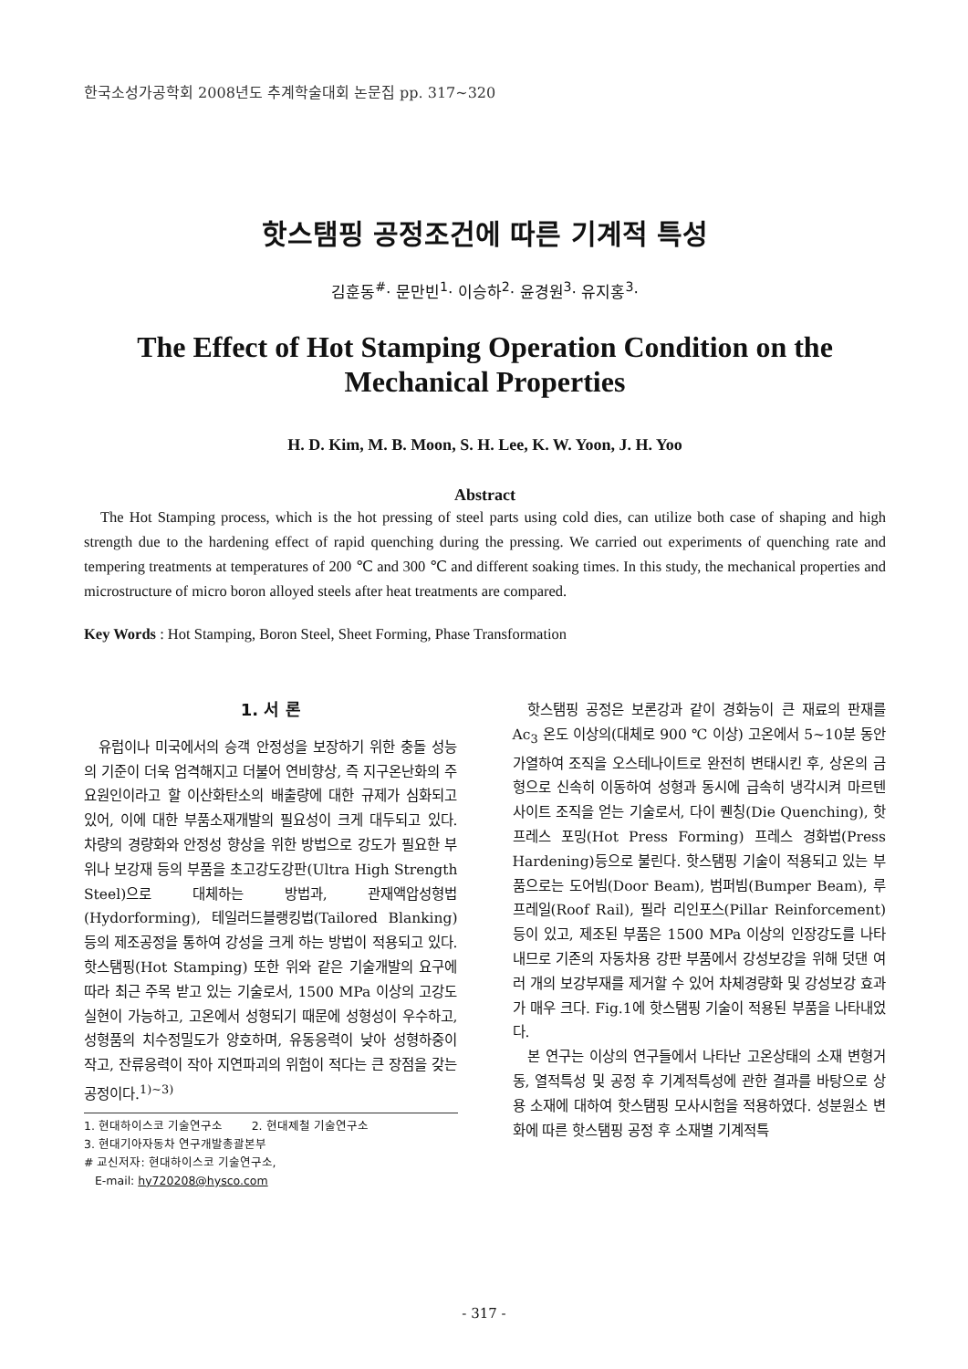한국소성가공학회 2008년도 추계학술대회 논문집 pp. 317~320
핫스탬핑 공정조건에 따른 기계적 특성
김훈동<sup>#</sup>· 문만빈<sup>1</sup>· 이승하<sup>2</sup>· 윤경원<sup>3</sup>· 유지홍<sup>3</sup>·
The Effect of Hot Stamping Operation Condition on the Mechanical Properties
H. D. Kim, M. B. Moon, S. H. Lee, K. W. Yoon, J. H. Yoo
Abstract
The Hot Stamping process, which is the hot pressing of steel parts using cold dies, can utilize both case of shaping and high strength due to the hardening effect of rapid quenching during the pressing. We carried out experiments of quenching rate and tempering treatments at temperatures of 200 ℃ and 300 ℃ and different soaking times. In this study, the mechanical properties and microstructure of micro boron alloyed steels after heat treatments are compared.
Key Words : Hot Stamping, Boron Steel, Sheet Forming, Phase Transformation
1. 서 론
유럽이나 미국에서의 승객 안정성을 보장하기 위한 충돌 성능의 기준이 더욱 엄격해지고 더불어 연비향상, 즉 지구온난화의 주요원인이라고 할 이산화탄소의 배출량에 대한 규제가 심화되고 있어, 이에 대한 부품소재개발의 필요성이 크게 대두되고 있다. 차량의 경량화와 안정성 향상을 위한 방법으로 강도가 필요한 부위나 보강재 등의 부품을 초고강도강판(Ultra High Strength Steel)으로 대체하는 방법과, 관재액압성형법(Hydorforming), 테일러드블랭킹법(Tailored Blanking) 등의 제조공정을 통하여 강성을 크게 하는 방법이 적용되고 있다. 핫스탬핑(Hot Stamping) 또한 위와 같은 기술개발의 요구에 따라 최근 주목 받고 있는 기술로서, 1500 MPa 이상의 고강도 실현이 가능하고, 고온에서 성형되기 때문에 성형성이 우수하고, 성형품의 치수정밀도가 양호하며, 유동응력이 낮아 성형하중이 작고, 잔류응력이 작아 지연파괴의 위험이 적다는 큰 장점을 갖는 공정이다.<sup>1)~3)</sup>
1. 현대하이스코 기술연구소 2. 현대제철 기술연구소
3. 현대기아자동차 연구개발총괄본부
# 교신저자: 현대하이스코 기술연구소,
E-mail: hy720208@hysco.com
핫스탬핑 공정은 보론강과 같이 경화능이 큰 재료의 판재를 Ac<sub>3</sub> 온도 이상의(대체로 900 ℃ 이상) 고온에서 5~10분 동안 가열하여 조직을 오스테나이트로 완전히 변태시킨 후, 상온의 금형으로 신속히 이동하여 성형과 동시에 급속히 냉각시켜 마르텐사이트 조직을 얻는 기술로서, 다이 퀜칭(Die Quenching), 핫 프레스 포밍(Hot Press Forming) 프레스 경화법(Press Hardening)등으로 불린다. 핫스탬핑 기술이 적용되고 있는 부품으로는 도어빔(Door Beam), 범퍼빔(Bumper Beam), 루프레일(Roof Rail), 필라 리인포스(Pillar Reinforcement) 등이 있고, 제조된 부품은 1500 MPa 이상의 인장강도를 나타내므로 기존의 자동차용 강판 부품에서 강성보강을 위해 덧댄 여러 개의 보강부재를 제거할 수 있어 차체경량화 및 강성보강 효과가 매우 크다. Fig.1에 핫스탬핑 기술이 적용된 부품을 나타내었다.
본 연구는 이상의 연구들에서 나타난 고온상태의 소재 변형거동, 열적특성 및 공정 후 기계적특성에 관한 결과를 바탕으로 상용 소재에 대하여 핫스탬핑 모사시험을 적용하였다. 성분원소 변화에 따른 핫스탬핑 공정 후 소재별 기계적특
- 317 -